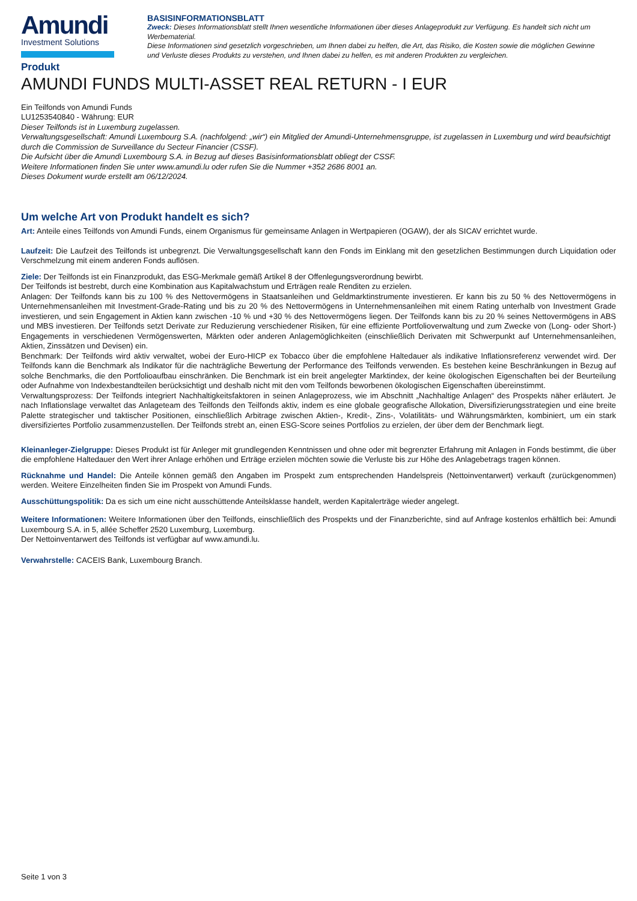Amundi
Investment Solutions
BASISINFORMATIONSBLATT
Zweck: Dieses Informationsblatt stellt Ihnen wesentliche Informationen über dieses Anlageprodukt zur Verfügung. Es handelt sich nicht um Werbematerial.
Diese Informationen sind gesetzlich vorgeschrieben, um Ihnen dabei zu helfen, die Art, das Risiko, die Kosten sowie die möglichen Gewinne und Verluste dieses Produkts zu verstehen, und Ihnen dabei zu helfen, es mit anderen Produkten zu vergleichen.
Produkt
AMUNDI FUNDS MULTI-ASSET REAL RETURN - I EUR
Ein Teilfonds von Amundi Funds
LU1253540840 - Währung: EUR
Dieser Teilfonds ist in Luxemburg zugelassen.
Verwaltungsgesellschaft: Amundi Luxembourg S.A. (nachfolgend: „wir“) ein Mitglied der Amundi-Unternehmensgruppe, ist zugelassen in Luxemburg und wird beaufsichtigt durch die Commission de Surveillance du Secteur Financier (CSSF).
Die Aufsicht über die Amundi Luxembourg S.A. in Bezug auf dieses Basisinformationsblatt obliegt der CSSF.
Weitere Informationen finden Sie unter www.amundi.lu oder rufen Sie die Nummer +352 2686 8001 an.
Dieses Dokument wurde erstellt am 06/12/2024.
Um welche Art von Produkt handelt es sich?
Art: Anteile eines Teilfonds von Amundi Funds, einem Organismus für gemeinsame Anlagen in Wertpapieren (OGAW), der als SICAV errichtet wurde.
Laufzeit: Die Laufzeit des Teilfonds ist unbegrenzt. Die Verwaltungsgesellschaft kann den Fonds im Einklang mit den gesetzlichen Bestimmungen durch Liquidation oder Verschmelzung mit einem anderen Fonds auflösen.
Ziele: Der Teilfonds ist ein Finanzprodukt, das ESG-Merkmale gemäß Artikel 8 der Offenlegungsverordnung bewirbt.
Der Teilfonds ist bestrebt, durch eine Kombination aus Kapitalwachstum und Erträgen reale Renditen zu erzielen.
Anlagen: Der Teilfonds kann bis zu 100 % des Nettovermögens in Staatsanleihen und Geldmarktinstrumente investieren. Er kann bis zu 50 % des Nettovermögens in Unternehmensanleihen mit Investment-Grade-Rating und bis zu 20 % des Nettovermögens in Unternehmensanleihen mit einem Rating unterhalb von Investment Grade investieren, und sein Engagement in Aktien kann zwischen -10 % und +30 % des Nettovermögens liegen. Der Teilfonds kann bis zu 20 % seines Nettovermögens in ABS und MBS investieren. Der Teilfonds setzt Derivate zur Reduzierung verschiedener Risiken, für eine effiziente Portfolioverwaltung und zum Zwecke von (Long- oder Short-) Engagements in verschiedenen Vermögenswerten, Märkten oder anderen Anlagemöglichkeiten (einschließlich Derivaten mit Schwerpunkt auf Unternehmensanleihen, Aktien, Zinssätzen und Devisen) ein.
Benchmark: Der Teilfonds wird aktiv verwaltet, wobei der Euro-HICP ex Tobacco über die empfohlene Haltedauer als indikative Inflationsreferenz verwendet wird. Der Teilfonds kann die Benchmark als Indikator für die nachträgliche Bewertung der Performance des Teilfonds verwenden. Es bestehen keine Beschränkungen in Bezug auf solche Benchmarks, die den Portfolioaufbau einschränken. Die Benchmark ist ein breit angelegter Marktindex, der keine ökologischen Eigenschaften bei der Beurteilung oder Aufnahme von Indexbestandteilen berücksichtigt und deshalb nicht mit den vom Teilfonds beworbenen ökologischen Eigenschaften übereinstimmt.
Verwaltungsprozess: Der Teilfonds integriert Nachhaltigkeitsfaktoren in seinen Anlageprozess, wie im Abschnitt „Nachhaltige Anlagen“ des Prospekts näher erläutert. Je nach Inflationslage verwaltet das Anlageteam des Teilfonds den Teilfonds aktiv, indem es eine globale geografische Allokation, Diversifizierungsstrategien und eine breite Palette strategischer und taktischer Positionen, einschließlich Arbitrage zwischen Aktien-, Kredit-, Zins-, Volatilitäts- und Währungsmärkten, kombiniert, um ein stark diversifiziertes Portfolio zusammenzustellen. Der Teilfonds strebt an, einen ESG-Score seines Portfolios zu erzielen, der über dem der Benchmark liegt.
Kleinanleger-Zielgruppe: Dieses Produkt ist für Anleger mit grundlegenden Kenntnissen und ohne oder mit begrenzter Erfahrung mit Anlagen in Fonds bestimmt, die über die empfohlene Haltedauer den Wert ihrer Anlage erhöhen und Erträge erzielen möchten sowie die Verluste bis zur Höhe des Anlagebetrags tragen können.
Rücknahme und Handel: Die Anteile können gemäß den Angaben im Prospekt zum entsprechenden Handelspreis (Nettoinventarwert) verkauft (zurückgenommen) werden. Weitere Einzelheiten finden Sie im Prospekt von Amundi Funds.
Ausschüttungspolitik: Da es sich um eine nicht ausschüttende Anteilsklasse handelt, werden Kapitalerträge wieder angelegt.
Weitere Informationen: Weitere Informationen über den Teilfonds, einschließlich des Prospekts und der Finanzberichte, sind auf Anfrage kostenlos erhältlich bei: Amundi Luxembourg S.A. in 5, allée Scheffer 2520 Luxemburg, Luxemburg.
Der Nettoinventarwert des Teilfonds ist verfügbar auf www.amundi.lu.
Verwahrstelle: CACEIS Bank, Luxembourg Branch.
Seite 1 von 3